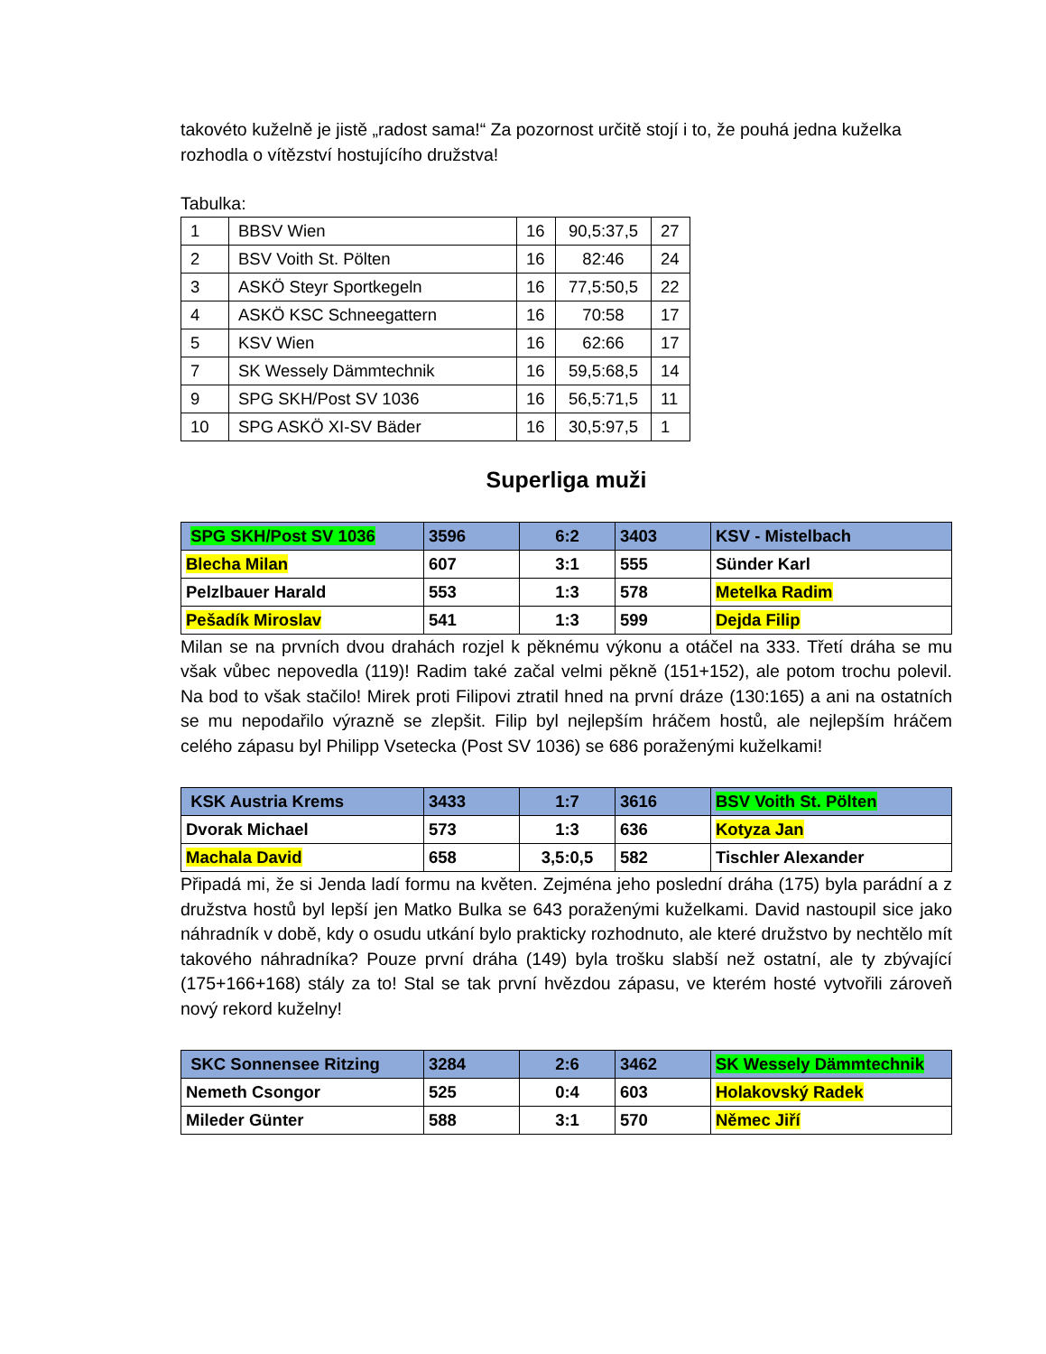takovéto kuželně je jistě „radost sama!“ Za pozornost určitě stojí i to, že pouhá jedna kuželka rozhodla o vítězství hostujícího družstva!
Tabulka:
| 1 | BBSV Wien | 16 | 90,5:37,5 | 27 |
| 2 | BSV Voith St. Pölten | 16 | 82:46 | 24 |
| 3 | ASKÖ Steyr Sportkegeln | 16 | 77,5:50,5 | 22 |
| 4 | ASKÖ KSC Schneegattern | 16 | 70:58 | 17 |
| 5 | KSV Wien | 16 | 62:66 | 17 |
| 7 | SK Wessely Dämmtechnik | 16 | 59,5:68,5 | 14 |
| 9 | SPG SKH/Post SV 1036 | 16 | 56,5:71,5 | 11 |
| 10 | SPG ASKÖ XI-SV Bäder | 16 | 30,5:97,5 | 1 |
Superliga muži
| SPG SKH/Post SV 1036 | 3596 | 6:2 | 3403 | KSV - Mistelbach |
| Blecha Milan | 607 | 3:1 | 555 | Sünder Karl |
| Pelzlbauer Harald | 553 | 1:3 | 578 | Metelka Radim |
| Pešadík Miroslav | 541 | 1:3 | 599 | Dejda Filip |
Milan se na prvních dvou drahách rozjel k pěknému výkonu a otáčel na 333. Třetí dráha se mu však vůbec nepovedla (119)! Radim také začal velmi pěkně (151+152), ale potom trochu polevil. Na bod to však stačilo! Mirek proti Filipovi ztratil hned na první dráze (130:165) a ani na ostatních se mu nepodařilo výrazně se zlepšit. Filip byl nejlepším hráčem hostů, ale nejlepším hráčem celého zápasu byl Philipp Vsetecka (Post SV 1036) se 686 poraženými kuželkami!
| KSK Austria Krems | 3433 | 1:7 | 3616 | BSV Voith St. Pölten |
| Dvorak Michael | 573 | 1:3 | 636 | Kotyza Jan |
| Machala David | 658 | 3,5:0,5 | 582 | Tischler Alexander |
Připadá mi, že si Jenda ladí formu na květen. Zejména jeho poslední dráha (175) byla parádní a z družstva hostů byl lepší jen Matko Bulka se 643 poraženými kuželkami. David nastoupil sice jako náhradník v době, kdy o osudu utkání bylo prakticky rozhodnuto, ale které družstvo by nechtělo mít takového náhradníka? Pouze první dráha (149) byla trošku slabší než ostatní, ale ty zbývající (175+166+168) stály za to! Stal se tak první hvězdou zápasu, ve kterém hosté vytvořili zároveň nový rekord kuželny!
| SKC Sonnensee Ritzing | 3284 | 2:6 | 3462 | SK Wessely Dämmtechnik |
| Nemeth Csongor | 525 | 0:4 | 603 | Holakovský Radek |
| Mileder Günter | 588 | 3:1 | 570 | Němec Jiří |